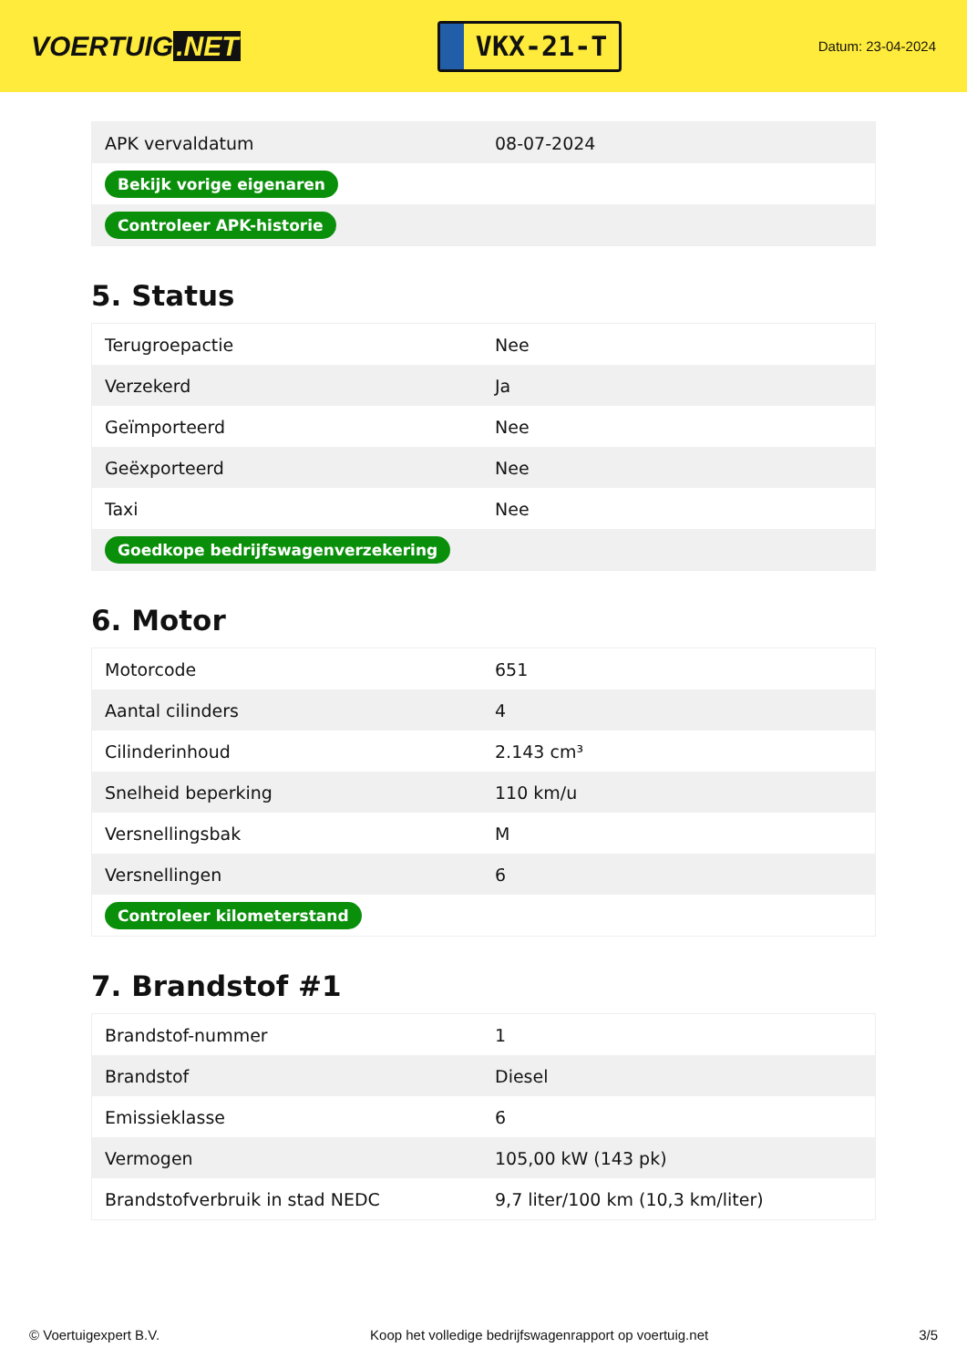VOERTUIG.NET
VKX-21-T
Datum: 23-04-2024
| APK vervaldatum | 08-07-2024 |
| Bekijk vorige eigenaren | |
| Controleer APK-historie | |
5. Status
| Terugroepactie | Nee |
| Verzekerd | Ja |
| Geïmporteerd | Nee |
| Geëxporteerd | Nee |
| Taxi | Nee |
| Goedkope bedrijfswagenverzekering | |
6. Motor
| Motorcode | 651 |
| Aantal cilinders | 4 |
| Cilinderinhoud | 2.143 cm³ |
| Snelheid beperking | 110 km/u |
| Versnellingsbak | M |
| Versnellingen | 6 |
| Controleer kilometerstand | |
7. Brandstof #1
| Brandstof-nummer | 1 |
| Brandstof | Diesel |
| Emissieklasse | 6 |
| Vermogen | 105,00 kW (143 pk) |
| Brandstofverbruik in stad NEDC | 9,7 liter/100 km (10,3 km/liter) |
© Voertuigexpert B.V. Koop het volledige bedrijfswagenrapport op voertuig.net 3/5